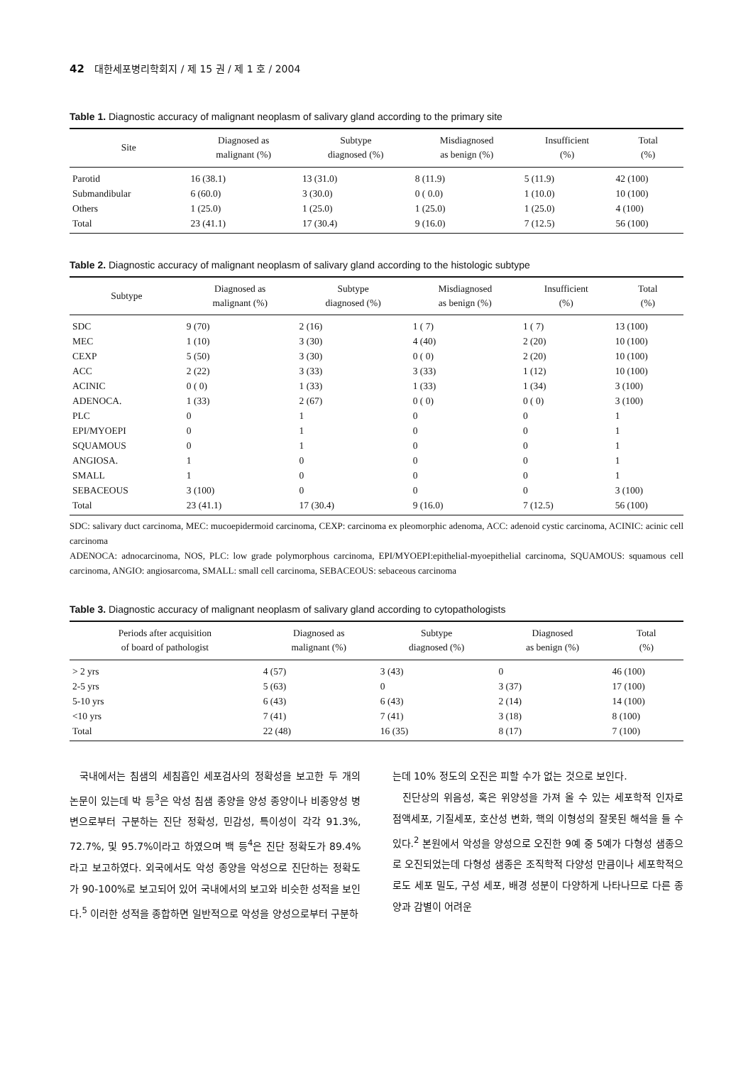42 대한세포병리학회지 / 제 15 권 / 제 1 호 / 2004
Table 1. Diagnostic accuracy of malignant neoplasm of salivary gland according to the primary site
| Site | Diagnosed as malignant (%) | Subtype diagnosed (%) | Misdiagnosed as benign (%) | Insufficient (%) | Total (%) |
| --- | --- | --- | --- | --- | --- |
| Parotid | 16 (38.1) | 13 (31.0) | 8 (11.9) | 5 (11.9) | 42 (100) |
| Submandibular | 6 (60.0) | 3 (30.0) | 0 ( 0.0) | 1 (10.0) | 10 (100) |
| Others | 1 (25.0) | 1 (25.0) | 1 (25.0) | 1 (25.0) | 4 (100) |
| Total | 23 (41.1) | 17 (30.4) | 9 (16.0) | 7 (12.5) | 56 (100) |
Table 2. Diagnostic accuracy of malignant neoplasm of salivary gland according to the histologic subtype
| Subtype | Diagnosed as malignant (%) | Subtype diagnosed (%) | Misdiagnosed as benign (%) | Insufficient (%) | Total (%) |
| --- | --- | --- | --- | --- | --- |
| SDC | 9 (70) | 2 (16) | 1 ( 7) | 1 ( 7) | 13 (100) |
| MEC | 1 (10) | 3 (30) | 4 (40) | 2 (20) | 10 (100) |
| CEXP | 5 (50) | 3 (30) | 0 ( 0) | 2 (20) | 10 (100) |
| ACC | 2 (22) | 3 (33) | 3 (33) | 1 (12) | 10 (100) |
| ACINIC | 0 ( 0) | 1 (33) | 1 (33) | 1 (34) | 3 (100) |
| ADENOCA. | 1 (33) | 2 (67) | 0 ( 0) | 0 ( 0) | 3 (100) |
| PLC | 0 | 1 | 0 | 0 | 1 |
| EPI/MYOEPI | 0 | 1 | 0 | 0 | 1 |
| SQUAMOUS | 0 | 1 | 0 | 0 | 1 |
| ANGIOSA. | 1 | 0 | 0 | 0 | 1 |
| SMALL | 1 | 0 | 0 | 0 | 1 |
| SEBACEOUS | 3 (100) | 0 | 0 | 0 | 3 (100) |
| Total | 23 (41.1) | 17 (30.4) | 9 (16.0) | 7 (12.5) | 56 (100) |
SDC: salivary duct carcinoma, MEC: mucoepidermoid carcinoma, CEXP: carcinoma ex pleomorphic adenoma, ACC: adenoid cystic carcinoma, ACINIC: acinic cell carcinoma
ADENOCA: adnocarcinoma, NOS, PLC: low grade polymorphous carcinoma, EPI/MYOEPI:epithelial-myoepithelial carcinoma, SQUAMOUS: squamous cell carcinoma, ANGIO: angiosarcoma, SMALL: small cell carcinoma, SEBACEOUS: sebaceous carcinoma
Table 3. Diagnostic accuracy of malignant neoplasm of salivary gland according to cytopathologists
| Periods after acquisition of board of pathologist | Diagnosed as malignant (%) | Subtype diagnosed (%) | Diagnosed as benign (%) | Total (%) |
| --- | --- | --- | --- | --- |
| > 2 yrs | 4 (57) | 3 (43) | 0 | 46 (100) |
| 2-5 yrs | 5 (63) | 0 | 3 (37) | 17 (100) |
| 5-10 yrs | 6 (43) | 6 (43) | 2 (14) | 14 (100) |
| <10 yrs | 7 (41) | 7 (41) | 3 (18) | 8 (100) |
| Total | 22 (48) | 16 (35) | 8 (17) | 7 (100) |
국내에서는 침샘의 세침흡인 세포검사의 정확성을 보고한 두 개의 논문이 있는데 박 등<sup>3</sup>은 악성 침샘 종양을 양성 종양이나 비종양성 병변으로부터 구분하는 진단 정확성, 민감성, 특이성이 각각 91.3%, 72.7%, 및 95.7%이라고 하였으며 백 등<sup>4</sup>은 진단 정확도가 89.4%라고 보고하였다. 외국에서도 악성 종양을 악성으로 진단하는 정확도가 90-100%로 보고되어 있어 국내에서의 보고와 비슷한 성적을 보인다.<sup>5</sup> 이러한 성적을 종합하면 일반적으로 악성을 양성으로부터 구분하
는데 10% 정도의 오진은 피할 수가 없는 것으로 보인다.
진단상의 위음성, 혹은 위양성을 가져 올 수 있는 세포학적 인자로 점액세포, 기질세포, 호산성 변화, 핵의 이형성의 잘못된 해석을 들 수 있다.<sup>2</sup> 본원에서 악성을 양성으로 오진한 9예 중 5예가 다형성 샘종으로 오진되었는데 다형성 샘종은 조직학적 다양성 만큼이나 세포학적으로도 세포 밀도, 구성 세포, 배경 성분이 다양하게 나타나므로 다른 종양과 감별이 어려운